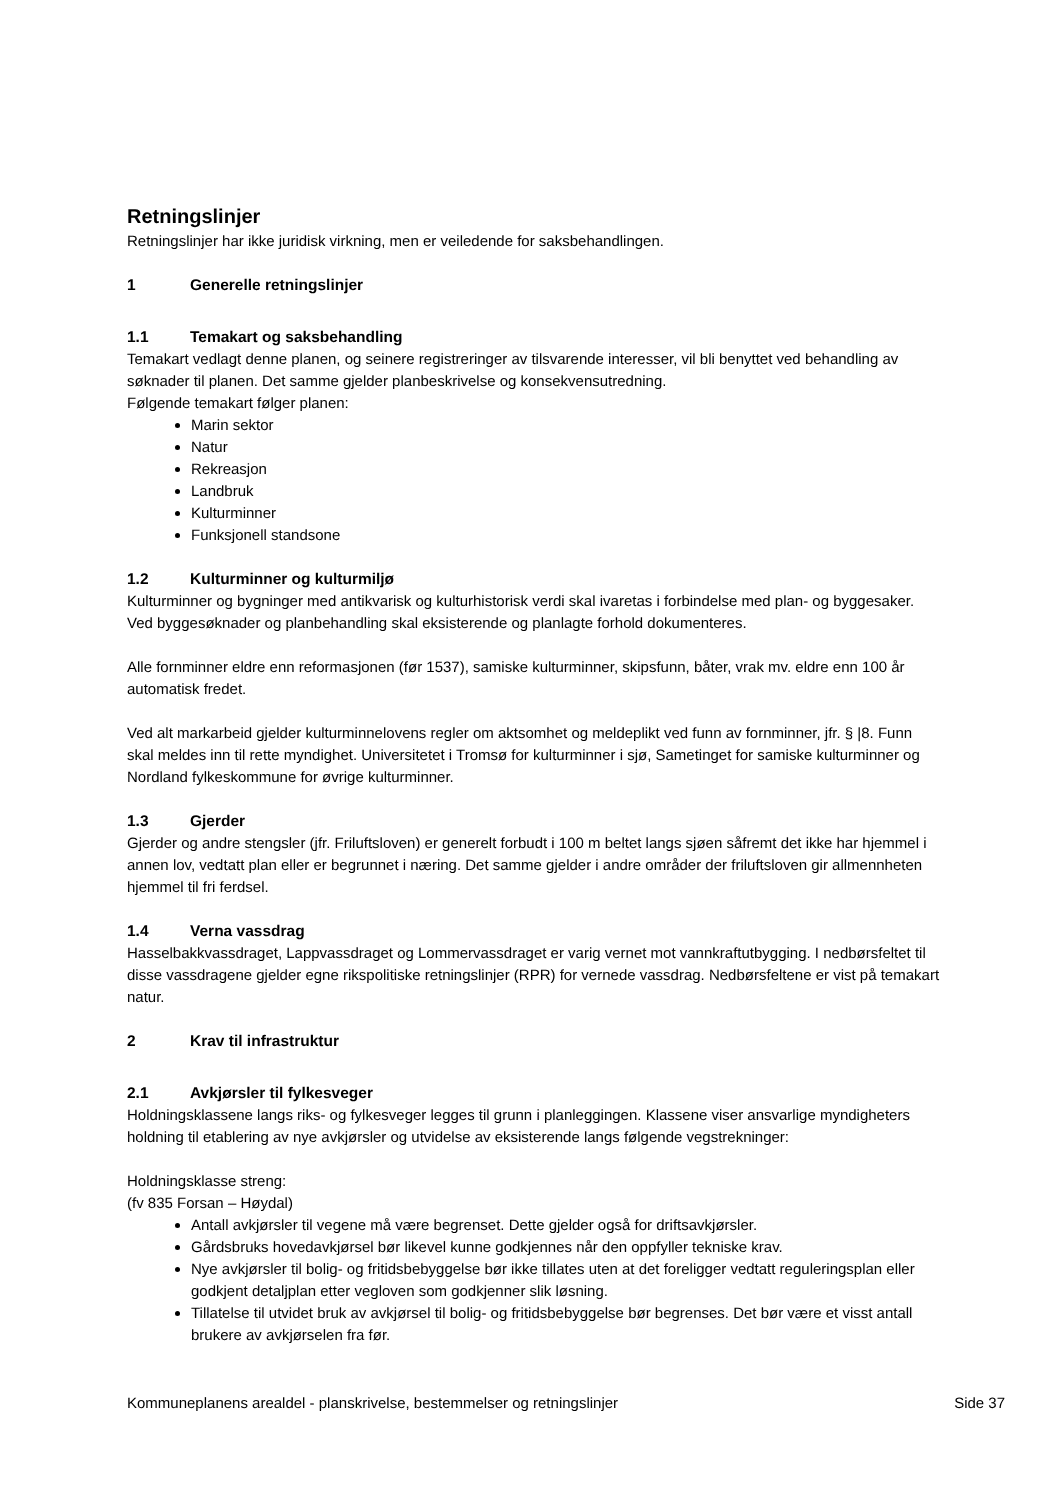Retningslinjer
Retningslinjer har ikke juridisk virkning, men er veiledende for saksbehandlingen.
1 Generelle retningslinjer
1.1 Temakart og saksbehandling
Temakart vedlagt denne planen, og seinere registreringer av tilsvarende interesser, vil bli benyttet ved behandling av søknader til planen. Det samme gjelder planbeskrivelse og konsekvensutredning.
Følgende temakart følger planen:
Marin sektor
Natur
Rekreasjon
Landbruk
Kulturminner
Funksjonell standsone
1.2 Kulturminner og kulturmiljø
Kulturminner og bygninger med antikvarisk og kulturhistorisk verdi skal ivaretas i forbindelse med plan- og byggesaker. Ved byggesøknader og planbehandling skal eksisterende og planlagte forhold dokumenteres.
Alle fornminner eldre enn reformasjonen (før 1537), samiske kulturminner, skipsfunn, båter, vrak mv. eldre enn 100 år automatisk fredet.
Ved alt markarbeid gjelder kulturminnelovens regler om aktsomhet og meldeplikt ved funn av fornminner, jfr. § |8. Funn skal meldes inn til rette myndighet. Universitetet i Tromsø for kulturminner i sjø, Sametinget for samiske kulturminner og Nordland fylkeskommune for øvrige kulturminner.
1.3 Gjerder
Gjerder og andre stengsler (jfr. Friluftsloven) er generelt forbudt i 100 m beltet langs sjøen såfremt det ikke har hjemmel i annen lov, vedtatt plan eller er begrunnet i næring. Det samme gjelder i andre områder der friluftsloven gir allmennheten hjemmel til fri ferdsel.
1.4 Verna vassdrag
Hasselbakkvassdraget, Lappvassdraget og Lommervassdraget er varig vernet mot vannkraftutbygging. I nedbørsfeltet til disse vassdragene gjelder egne rikspolitiske retningslinjer (RPR) for vernede vassdrag. Nedbørsfeltene er vist på temakart natur.
2 Krav til infrastruktur
2.1 Avkjørsler til fylkesveger
Holdningsklassene langs riks- og fylkesveger legges til grunn i planleggingen. Klassene viser ansvarlige myndigheters holdning til etablering av nye avkjørsler og utvidelse av eksisterende langs følgende vegstrekninger:
Holdningsklasse streng:
(fv 835 Forsan – Høydal)
Antall avkjørsler til vegene må være begrenset. Dette gjelder også for driftsavkjørsler.
Gårdsbruks hovedavkjørsel bør likevel kunne godkjennes når den oppfyller tekniske krav.
Nye avkjørsler til bolig- og fritidsbebyggelse bør ikke tillates uten at det foreligger vedtatt reguleringsplan eller godkjent detaljplan etter vegloven som godkjenner slik løsning.
Tillatelse til utvidet bruk av avkjørsel til bolig- og fritidsbebyggelse bør begrenses. Det bør være et visst antall brukere av avkjørselen fra før.
Kommuneplanens arealdel - planskrivelse, bestemmelser og retningslinjer Side 37